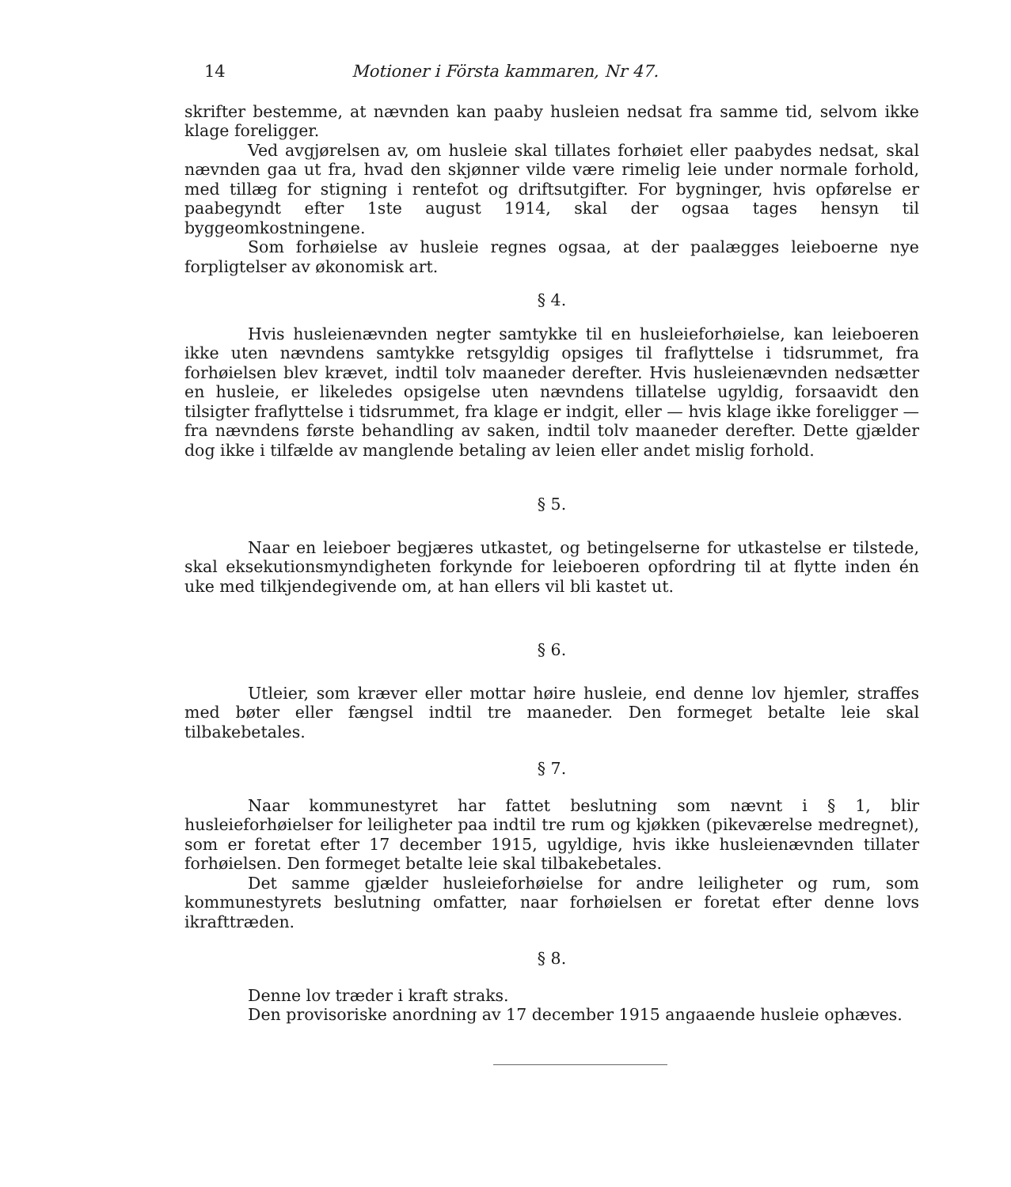14 Motioner i Första kammaren, Nr 47.
skrifter bestemme, at nævnden kan paaby husleien nedsat fra samme tid, selvom ikke klage foreligger.
Ved avgjørelsen av, om husleie skal tillates forhøiet eller paabydes nedsat, skal nævnden gaa ut fra, hvad den skjønner vilde være rimelig leie under normale forhold, med tillæg for stigning i rentefot og driftsutgifter. For bygninger, hvis opførelse er paabegyndt efter 1ste august 1914, skal der ogsaa tages hensyn til byggeomkostningene.
Som forhøielse av husleie regnes ogsaa, at der paalægges leieboerne nye forpligtelser av økonomisk art.
§ 4.
Hvis husleienævnden negter samtykke til en husleieforhøielse, kan leieboeren ikke uten nævndens samtykke retsgyldig opsiges til fraflyttelse i tidsrummet, fra forhøielsen blev krævet, indtil tolv maaneder derefter. Hvis husleienævnden nedsætter en husleie, er likeledes opsigelse uten nævndens tillatelse ugyldig, forsaavidt den tilsigter fraflyttelse i tidsrummet, fra klage er indgit, eller — hvis klage ikke foreligger — fra nævndens første behandling av saken, indtil tolv maaneder derefter. Dette gjælder dog ikke i tilfælde av manglende betaling av leien eller andet mislig forhold.
§ 5.
Naar en leieboer begjæres utkastet, og betingelserne for utkastelse er tilstede, skal eksekutionsmyndigheten forkynde for leieboeren opfordring til at flytte inden én uke med tilkjendegivende om, at han ellers vil bli kastet ut.
§ 6.
Utleier, som kræver eller mottar høire husleie, end denne lov hjemler, straffes med bøter eller fængsel indtil tre maaneder. Den formeget betalte leie skal tilbakebetales.
§ 7.
Naar kommunestyret har fattet beslutning som nævnt i § 1, blir husleieforhøielser for leiligheter paa indtil tre rum og kjøkken (pikeværelse medregnet), som er foretat efter 17 december 1915, ugyldige, hvis ikke husleienævnden tillater forhøielsen. Den formeget betalte leie skal tilbakebetales.
Det samme gjælder husleieforhøielse for andre leiligheter og rum, som kommunestyrets beslutning omfatter, naar forhøielsen er foretat efter denne lovs ikrafttræden.
§ 8.
Denne lov træder i kraft straks.
Den provisoriske anordning av 17 december 1915 angaaende husleie ophæves.